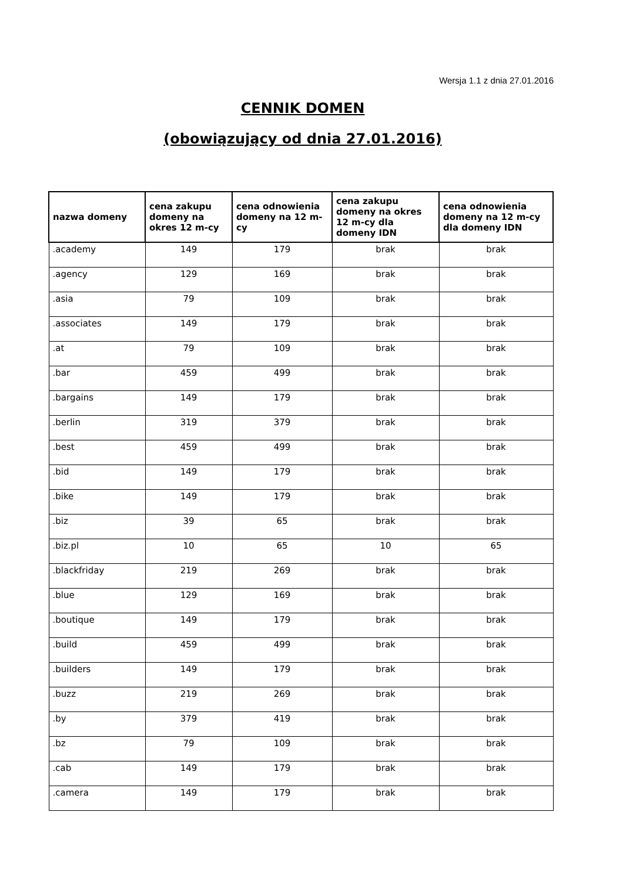Wersja 1.1 z dnia 27.01.2016
CENNIK DOMEN
(obowiązujący od dnia 27.01.2016)
| nazwa domeny | cena zakupu domeny na okres 12 m-cy | cena odnowienia domeny na 12 m-cy | cena zakupu domeny na okres 12 m-cy dla domeny IDN | cena odnowienia domeny na 12 m-cy dla domeny IDN |
| --- | --- | --- | --- | --- |
| .academy | 149 | 179 | brak | brak |
| .agency | 129 | 169 | brak | brak |
| .asia | 79 | 109 | brak | brak |
| .associates | 149 | 179 | brak | brak |
| .at | 79 | 109 | brak | brak |
| .bar | 459 | 499 | brak | brak |
| .bargains | 149 | 179 | brak | brak |
| .berlin | 319 | 379 | brak | brak |
| .best | 459 | 499 | brak | brak |
| .bid | 149 | 179 | brak | brak |
| .bike | 149 | 179 | brak | brak |
| .biz | 39 | 65 | brak | brak |
| .biz.pl | 10 | 65 | 10 | 65 |
| .blackfriday | 219 | 269 | brak | brak |
| .blue | 129 | 169 | brak | brak |
| .boutique | 149 | 179 | brak | brak |
| .build | 459 | 499 | brak | brak |
| .builders | 149 | 179 | brak | brak |
| .buzz | 219 | 269 | brak | brak |
| .by | 379 | 419 | brak | brak |
| .bz | 79 | 109 | brak | brak |
| .cab | 149 | 179 | brak | brak |
| .camera | 149 | 179 | brak | brak |